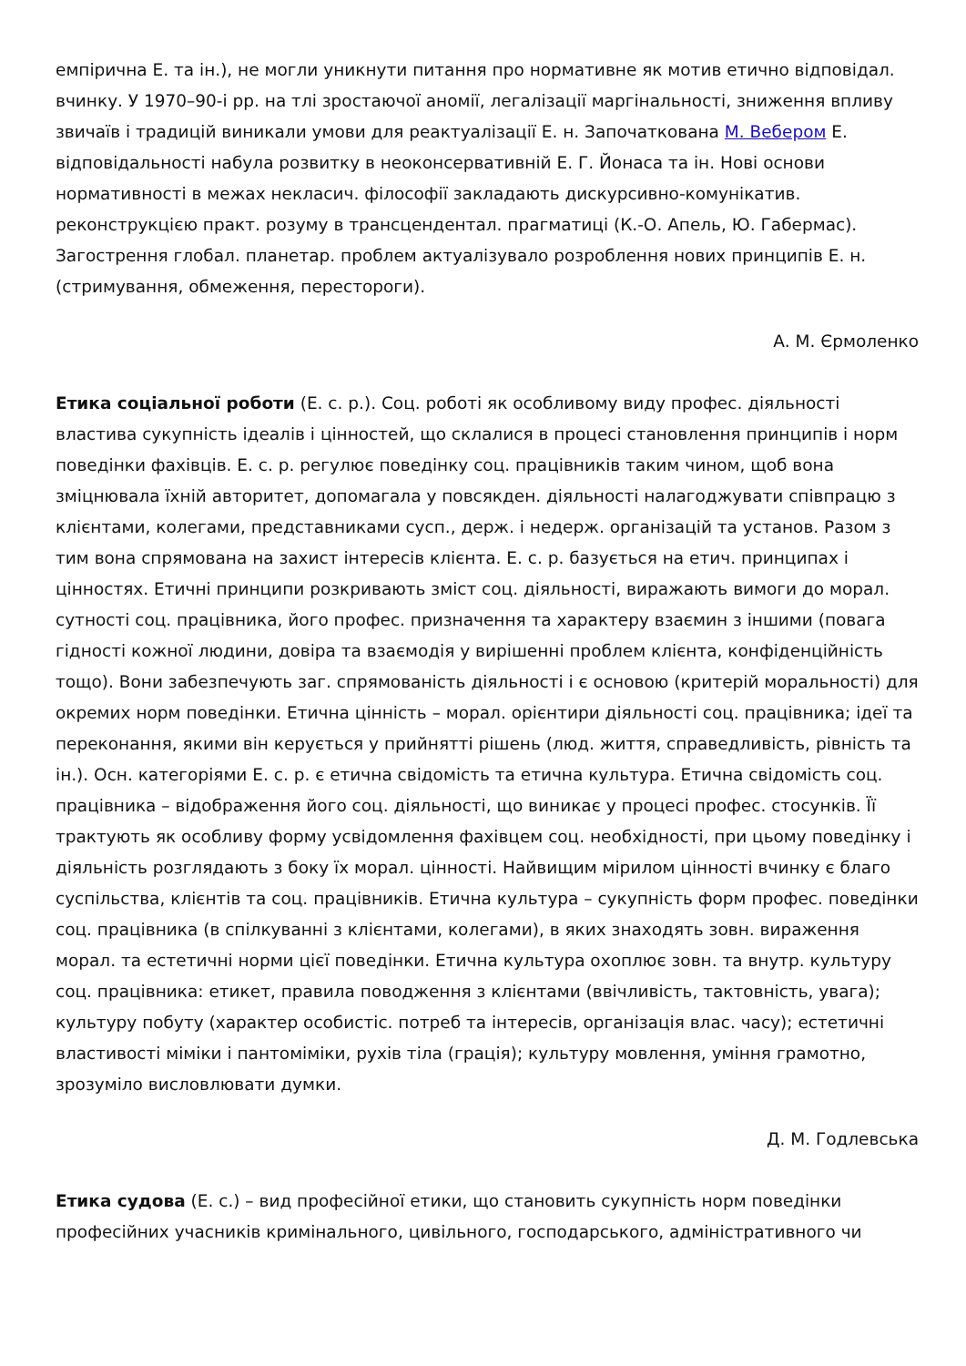емпірична Е. та ін.), не могли уникнути питання про нормативне як мотив етично відповідал. вчинку. У 1970–90-і рр. на тлі зростаючої аномії, легалізації маргінальності, зниження впливу звичаїв і традицій виникали умови для реактуалізації Е. н. Започаткована М. Вебером Е. відповідальності набула розвитку в неоконсервативній Е. Г. Йонаса та ін. Нові основи нормативності в межах некласич. філософії закладають дискурсивно-комунікатив. реконструкцією практ. розуму в трансцендентал. прагматиці (К.-О. Апель, Ю. Габермас). Загострення глобал. планетар. проблем актуалізувало розроблення нових принципів Е. н. (стримування, обмеження, перестороги).
А. М. Єрмоленко
Етика соціальної роботи (Е. с. р.). Соц. роботі як особливому виду профес. діяльності властива сукупність ідеалів і цінностей, що склалися в процесі становлення принципів і норм поведінки фахівців. Е. с. р. регулює поведінку соц. працівників таким чином, щоб вона зміцнювала їхній авторитет, допомагала у повсякден. діяльності налагоджувати співпрацю з клієнтами, колегами, представниками сусп., держ. і недерж. організацій та установ. Разом з тим вона спрямована на захист інтересів клієнта. Е. с. р. базується на етич. принципах і цінностях. Етичні принципи розкривають зміст соц. діяльності, виражають вимоги до морал. сутності соц. працівника, його профес. призначення та характеру взаємин з іншими (повага гідності кожної людини, довіра та взаємодія у вирішенні проблем клієнта, конфіденційність тощо). Вони забезпечують заг. спрямованість діяльності і є основою (критерій моральності) для окремих норм поведінки. Етична цінність – морал. орієнтири діяльності соц. працівника; ідеї та переконання, якими він керується у прийнятті рішень (люд. життя, справедливість, рівність та ін.). Осн. категоріями Е. с. р. є етична свідомість та етична культура. Етична свідомість соц. працівника – відображення його соц. діяльності, що виникає у процесі профес. стосунків. Її трактують як особливу форму усвідомлення фахівцем соц. необхідності, при цьому поведінку і діяльність розглядають з боку їх морал. цінності. Найвищим мірилом цінності вчинку є благо суспільства, клієнтів та соц. працівників. Етична культура – сукупність форм профес. поведінки соц. працівника (в спілкуванні з клієнтами, колегами), в яких знаходять зовн. вираження морал. та естетичні норми цієї поведінки. Етична культура охоплює зовн. та внутр. культуру соц. працівника: етикет, правила поводження з клієнтами (ввічливість, тактовність, увага); культуру побуту (характер особистіс. потреб та інтересів, організація влас. часу); естетичні властивості міміки і пантоміміки, рухів тіла (грація); культуру мовлення, уміння грамотно, зрозуміло висловлювати думки.
Д. М. Годлевська
Етика судова (Е. с.) – вид професійної етики, що становить сукупність норм поведінки професійних учасників кримінального, цивільного, господарського, адміністративного чи